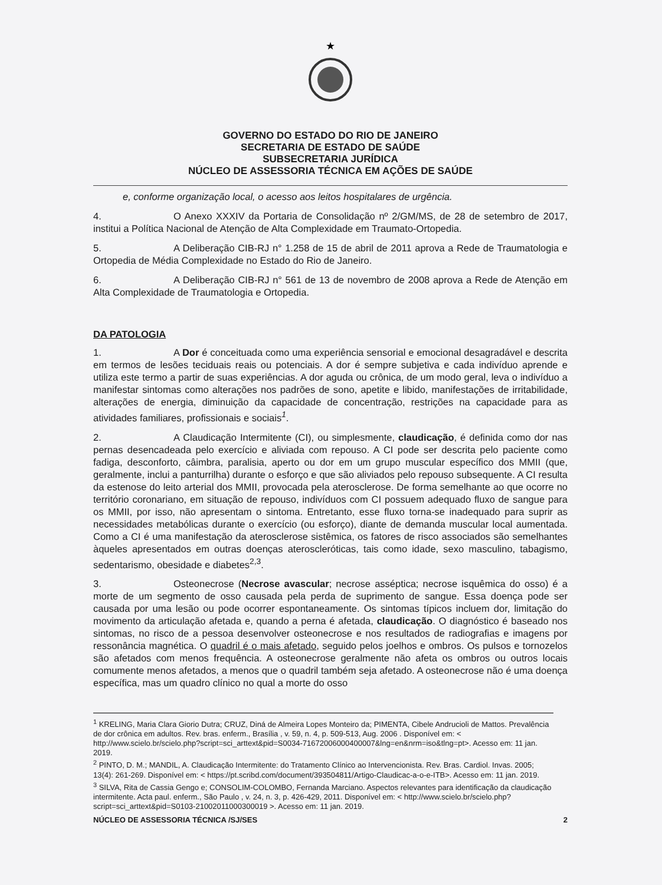★
GOVERNO DO ESTADO DO RIO DE JANEIRO
SECRETARIA DE ESTADO DE SAÚDE
SUBSECRETARIA JURÍDICA
NÚCLEO DE ASSESSORIA TÉCNICA EM AÇÕES DE SAÚDE
e, conforme organização local, o acesso aos leitos hospitalares de urgência.
4. O Anexo XXXIV da Portaria de Consolidação nº 2/GM/MS, de 28 de setembro de 2017, institui a Política Nacional de Atenção de Alta Complexidade em Traumato-Ortopedia.
5. A Deliberação CIB-RJ n° 1.258 de 15 de abril de 2011 aprova a Rede de Traumatologia e Ortopedia de Média Complexidade no Estado do Rio de Janeiro.
6. A Deliberação CIB-RJ n° 561 de 13 de novembro de 2008 aprova a Rede de Atenção em Alta Complexidade de Traumatologia e Ortopedia.
DA PATOLOGIA
1. A Dor é conceituada como uma experiência sensorial e emocional desagradável e descrita em termos de lesões teciduais reais ou potenciais. A dor é sempre subjetiva e cada indivíduo aprende e utiliza este termo a partir de suas experiências. A dor aguda ou crônica, de um modo geral, leva o indivíduo a manifestar sintomas como alterações nos padrões de sono, apetite e libido, manifestações de irritabilidade, alterações de energia, diminuição da capacidade de concentração, restrições na capacidade para as atividades familiares, profissionais e sociais<sup>1</sup>.
2. A Claudicação Intermitente (CI), ou simplesmente, claudicação, é definida como dor nas pernas desencadeada pelo exercício e aliviada com repouso. A CI pode ser descrita pelo paciente como fadiga, desconforto, câimbra, paralisia, aperto ou dor em um grupo muscular específico dos MMII (que, geralmente, inclui a panturrilha) durante o esforço e que são aliviados pelo repouso subsequente. A CI resulta da estenose do leito arterial dos MMII, provocada pela aterosclerose. De forma semelhante ao que ocorre no território coronariano, em situação de repouso, indivíduos com CI possuem adequado fluxo de sangue para os MMII, por isso, não apresentam o sintoma. Entretanto, esse fluxo torna-se inadequado para suprir as necessidades metabólicas durante o exercício (ou esforço), diante de demanda muscular local aumentada. Como a CI é uma manifestação da aterosclerose sistêmica, os fatores de risco associados são semelhantes àqueles apresentados em outras doenças ateroscleróticas, tais como idade, sexo masculino, tabagismo, sedentarismo, obesidade e diabetes<sup>2,3</sup>.
3. Osteonecrose (Necrose avascular; necrose asséptica; necrose isquêmica do osso) é a morte de um segmento de osso causada pela perda de suprimento de sangue. Essa doença pode ser causada por uma lesão ou pode ocorrer espontaneamente. Os sintomas típicos incluem dor, limitação do movimento da articulação afetada e, quando a perna é afetada, claudicação. O diagnóstico é baseado nos sintomas, no risco de a pessoa desenvolver osteonecrose e nos resultados de radiografias e imagens por ressonância magnética. O quadril é o mais afetado, seguido pelos joelhos e ombros. Os pulsos e tornozelos são afetados com menos frequência. A osteonecrose geralmente não afeta os ombros ou outros locais comumente menos afetados, a menos que o quadril também seja afetado. A osteonecrose não é uma doença específica, mas um quadro clínico no qual a morte do osso
<sup>1</sup> KRELING, Maria Clara Giorio Dutra; CRUZ, Diná de Almeira Lopes Monteiro da; PIMENTA, Cibele Andrucioli de Mattos. Prevalência de dor crônica em adultos. Rev. bras. enferm., Brasília , v. 59, n. 4, p. 509-513, Aug. 2006 . Disponível em: < http://www.scielo.br/scielo.php?script=sci_arttext&pid=S0034-71672006000400007&lng=en&nrm=iso&tlng=pt>. Acesso em: 11 jan. 2019.
<sup>2</sup> PINTO, D. M.; MANDIL, A. Claudicação Intermitente: do Tratamento Clínico ao Intervencionista. Rev. Bras. Cardiol. Invas. 2005; 13(4): 261-269. Disponível em: < https://pt.scribd.com/document/393504811/Artigo-Claudicac-a-o-e-ITB>. Acesso em: 11 jan. 2019.
<sup>3</sup> SILVA, Rita de Cassia Gengo e; CONSOLIM-COLOMBO, Fernanda Marciano. Aspectos relevantes para identificação da claudicação intermitente. Acta paul. enferm., São Paulo , v. 24, n. 3, p. 426-429, 2011. Disponível em: < http://www.scielo.br/scielo.php?script=sci_arttext&pid=S0103-21002011000300019 >. Acesso em: 11 jan. 2019.
NÚCLEO DE ASSESSORIA TÉCNICA /SJ/SES 2